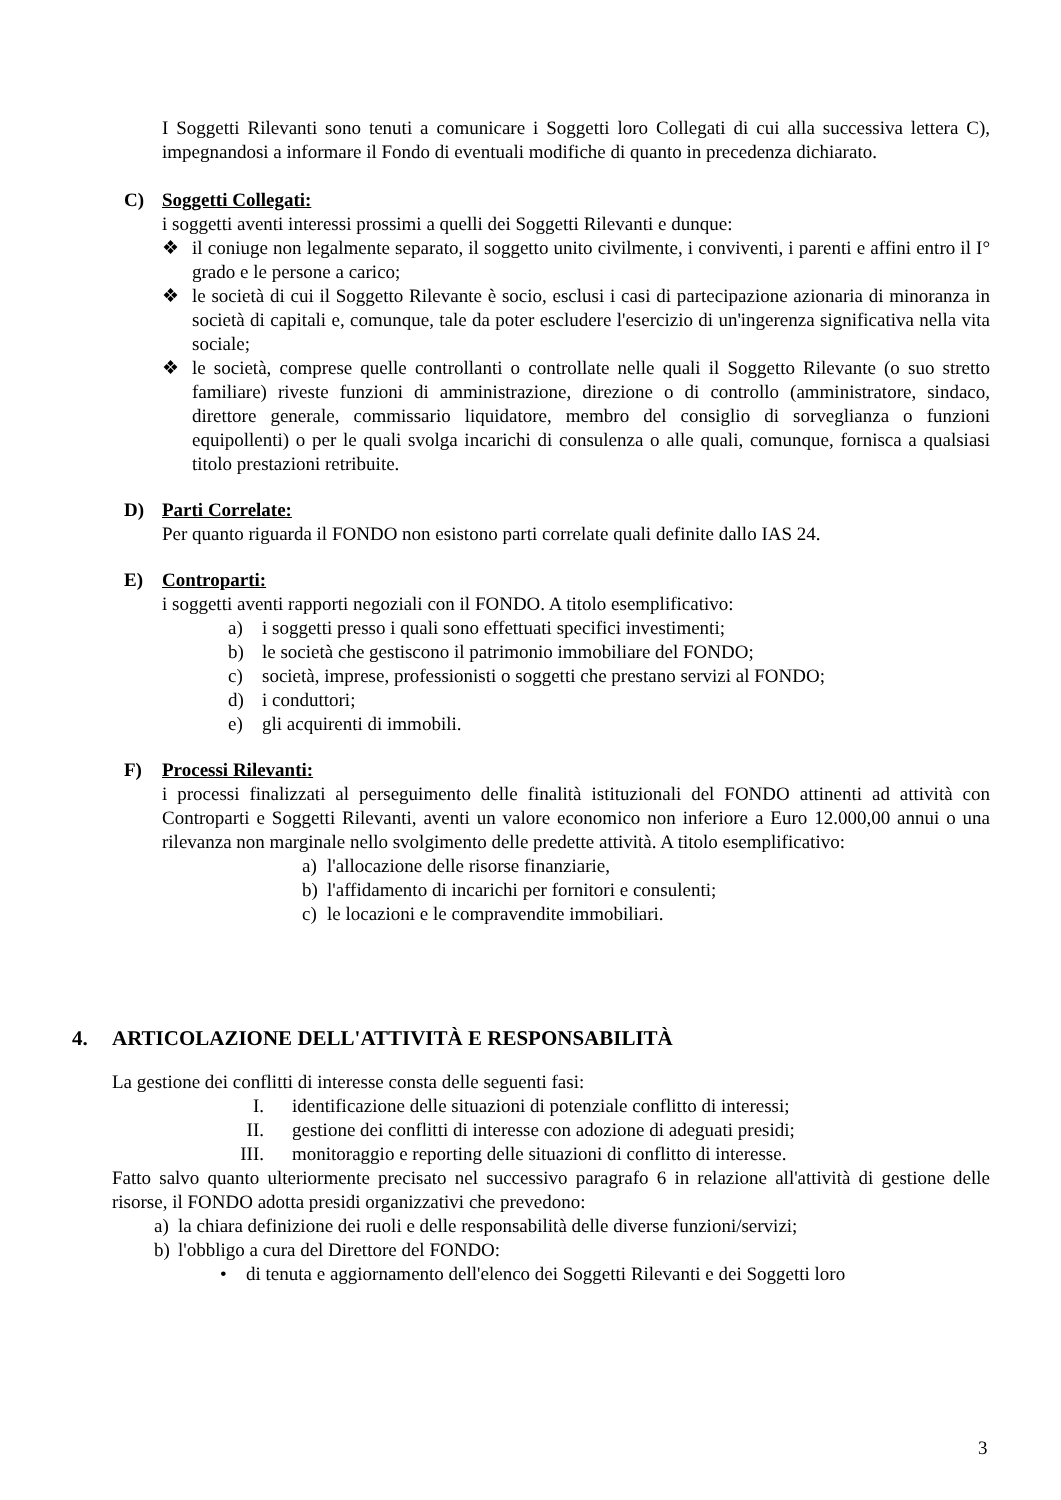I Soggetti Rilevanti sono tenuti a comunicare i Soggetti loro Collegati di cui alla successiva lettera C), impegnandosi a informare il Fondo di eventuali modifiche di quanto in precedenza dichiarato.
C) Soggetti Collegati:
i soggetti aventi interessi prossimi a quelli dei Soggetti Rilevanti e dunque:
❖ il coniuge non legalmente separato, il soggetto unito civilmente, i conviventi, i parenti e affini entro il I° grado e le persone a carico;
❖ le società di cui il Soggetto Rilevante è socio, esclusi i casi di partecipazione azionaria di minoranza in società di capitali e, comunque, tale da poter escludere l'esercizio di un'ingerenza significativa nella vita sociale;
❖ le società, comprese quelle controllanti o controllate nelle quali il Soggetto Rilevante (o suo stretto familiare) riveste funzioni di amministrazione, direzione o di controllo (amministratore, sindaco, direttore generale, commissario liquidatore, membro del consiglio di sorveglianza o funzioni equipollenti) o per le quali svolga incarichi di consulenza o alle quali, comunque, fornisca a qualsiasi titolo prestazioni retribuite.
D) Parti Correlate:
Per quanto riguarda il FONDO non esistono parti correlate quali definite dallo IAS 24.
E) Controparti:
i soggetti aventi rapporti negoziali con il FONDO. A titolo esemplificativo:
a) i soggetti presso i quali sono effettuati specifici investimenti;
b) le società che gestiscono il patrimonio immobiliare del FONDO;
c) società, imprese, professionisti o soggetti che prestano servizi al FONDO;
d) i conduttori;
e) gli acquirenti di immobili.
F) Processi Rilevanti:
i processi finalizzati al perseguimento delle finalità istituzionali del FONDO attinenti ad attività con Controparti e Soggetti Rilevanti, aventi un valore economico non inferiore a Euro 12.000,00 annui o una rilevanza non marginale nello svolgimento delle predette attività. A titolo esemplificativo:
a) l'allocazione delle risorse finanziarie,
b) l'affidamento di incarichi per fornitori e consulenti;
c) le locazioni e le compravendite immobiliari.
4. ARTICOLAZIONE DELL'ATTIVITÀ E RESPONSABILITÀ
La gestione dei conflitti di interesse consta delle seguenti fasi:
I. identificazione delle situazioni di potenziale conflitto di interessi;
II. gestione dei conflitti di interesse con adozione di adeguati presidi;
III. monitoraggio e reporting delle situazioni di conflitto di interesse.
Fatto salvo quanto ulteriormente precisato nel successivo paragrafo 6 in relazione all'attività di gestione delle risorse, il FONDO adotta presidi organizzativi che prevedono:
a) la chiara definizione dei ruoli e delle responsabilità delle diverse funzioni/servizi;
b) l'obbligo a cura del Direttore del FONDO:
• di tenuta e aggiornamento dell'elenco dei Soggetti Rilevanti e dei Soggetti loro
3